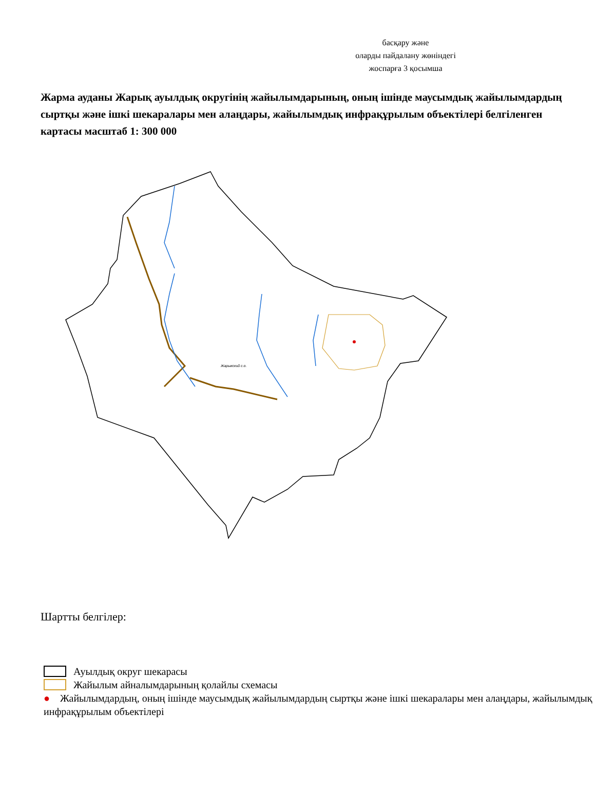басқару және
оларды пайдалану жөніндегі
жоспарға 3 қосымша
Жарма ауданы Жарық ауылдық округінің жайылымдарының, оның ішінде маусымдық жайылымдардың сыртқы және ішкі шекаралары мен алаңдары, жайылымдық инфрақұрылым объектілері белгіленген картасы масштаб 1: 300 000
Жарыкский с.о.
Шартты белгілер:
Ауылдық округ шекарасы
Жайылым айналымдарының қолайлы схемасы
● Жайылымдардың, оның ішінде маусымдық жайылымдардың сыртқы және ішкі шекаралары мен алаңдары, жайылымдық инфрақұрылым объектілері